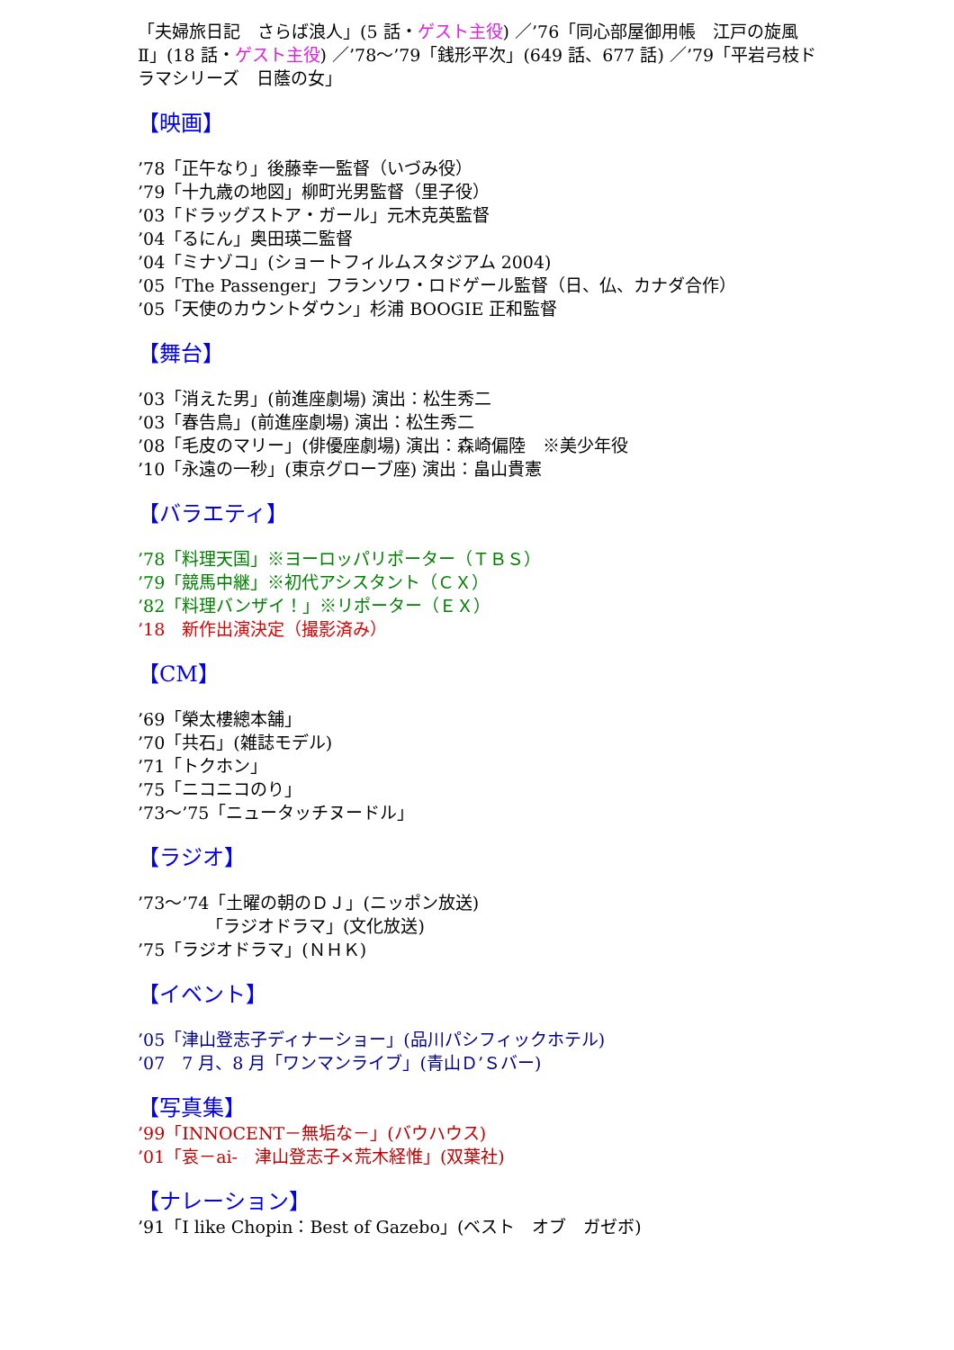「夫婦旅日記　さらば浪人」(5 話・ゲスト主役) ／’76「同心部屋御用帳　江戸の旋風Ⅱ」(18 話・ゲスト主役) ／’78～’79「銭形平次」(649 話、677 話) ／’79「平岩弓枝ドラマシリーズ　日蔭の女」
【映画】
’78「正午なり」後藤幸一監督（いづみ役）
’79「十九歳の地図」柳町光男監督（里子役）
’03「ドラッグストア・ガール」元木克英監督
’04「るにん」奥田瑛二監督
’04「ミナゾコ」(ショートフィルムスタジアム 2004)
’05「The Passenger」フランソワ・ロドゲール監督（日、仏、カナダ合作）
’05「天使のカウントダウン」杉浦 BOOGIE 正和監督
【舞台】
’03「消えた男」(前進座劇場) 演出：松生秀二
’03「春告鳥」(前進座劇場) 演出：松生秀二
’08「毛皮のマリー」(俳優座劇場) 演出：森崎偏陸　※美少年役
’10「永遠の一秒」(東京グローブ座) 演出：畠山貴憲
【バラエティ】
’78「料理天国」※ヨーロッパリポーター（ＴＢＳ）
’79「競馬中継」※初代アシスタント（ＣＸ）
’82「料理バンザイ！」※リポーター（ＥＸ）
’18　新作出演決定（撮影済み）
【CM】
’69「榮太樓總本舗」
’70「共石」(雑誌モデル)
’71「トクホン」
’75「ニコニコのり」
’73～’75「ニュータッチヌードル」
【ラジオ】
’73～’74「土曜の朝のＤＪ」(ニッポン放送)
    「ラジオドラマ」(文化放送)
’75「ラジオドラマ」(ＮＨＫ)
【イベント】
’05「津山登志子ディナーショー」(品川パシフィックホテル)
’07　7 月、8 月「ワンマンライブ」(青山Ｄ’Ｓバー)
【写真集】
’99「INNOCENT－無垢な－」(バウハウス)
’01「哀－ai-　津山登志子×荒木経惟」(双葉社)
【ナレーション】
’91「I like Chopin：Best of Gazebo」(ベスト　オブ　ガゼボ)